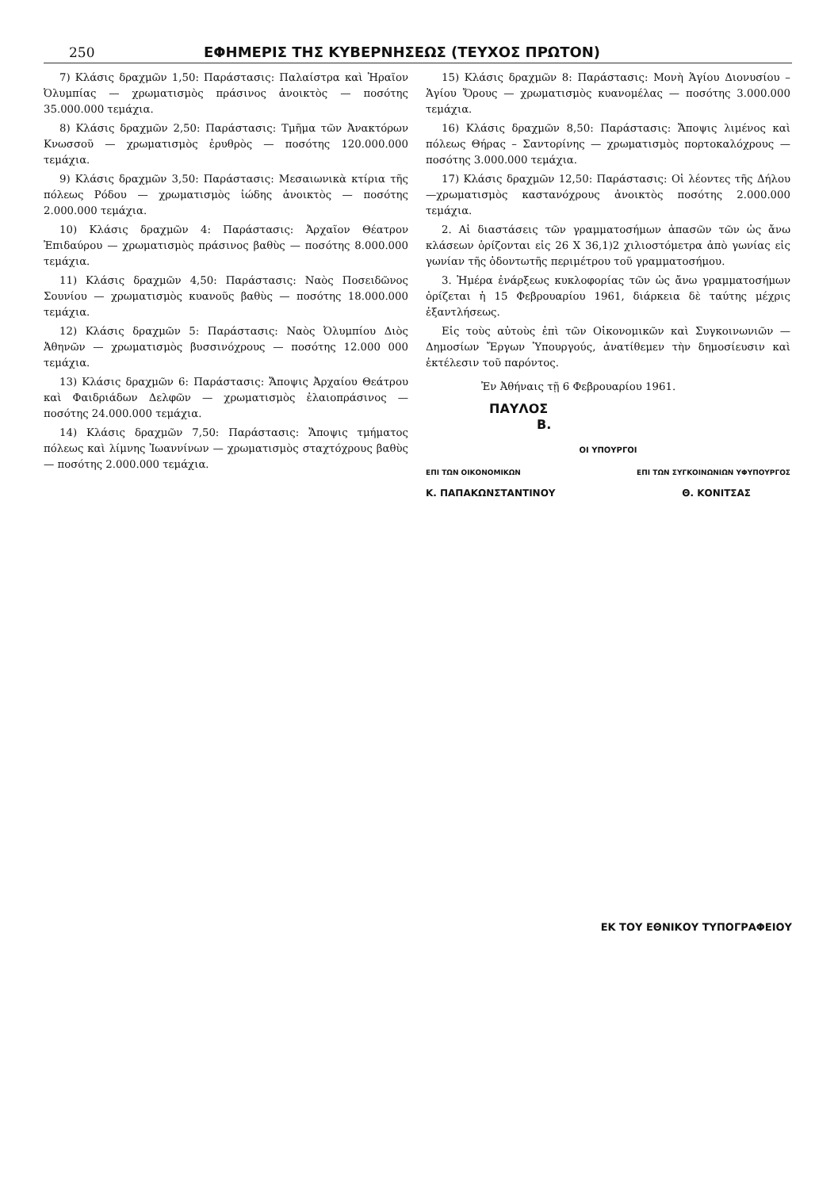250 ΕΦΗΜΕΡΙΣ ΤΗΣ ΚΥΒΕΡΝΗΣΕΩΣ (ΤΕΥΧΟΣ ΠΡΩΤΟΝ)
7) Κλάσις δραχμῶν 1,50: Παράστασις: Παλαίστρα καὶ Ἡραῖον Ὀλυμπίας — χρωματισμὸς πράσινος ἀνοικτὸς — ποσότης 35.000.000 τεμάχια.
8) Κλάσις δραχμῶν 2,50: Παράστασις: Τμῆμα τῶν Ἀνακτόρων Κνωσσοῦ — χρωματισμὸς ἐρυθρὸς — ποσότης 120.000.000 τεμάχια.
9) Κλάσις δραχμῶν 3,50: Παράστασις: Μεσαιωνικὰ κτίρια τῆς πόλεως Ρόδου — χρωματισμὸς ἰώδης ἀνοικτὸς — ποσότης 2.000.000 τεμάχια.
10) Κλάσις δραχμῶν 4: Παράστασις: Ἀρχαῖον Θέατρον Ἐπιδαύρου — χρωματισμὸς πράσινος βαθὺς — ποσότης 8.000.000 τεμάχια.
11) Κλάσις δραχμῶν 4,50: Παράστασις: Ναὸς Ποσειδῶνος Σουνίου — χρωματισμὸς κυανοῦς βαθὺς — ποσότης 18.000.000 τεμάχια.
12) Κλάσις δραχμῶν 5: Παράστασις: Ναὸς Ὀλυμπίου Διὸς Ἀθηνῶν — χρωματισμὸς βυσσινόχρους — ποσότης 12.000 000 τεμάχια.
13) Κλάσις δραχμῶν 6: Παράστασις: Ἄποψις Ἀρχαίου Θεάτρου καὶ Φαιδριάδων Δελφῶν — χρωματισμὸς ἐλαιοπράσινος — ποσότης 24.000.000 τεμάχια.
14) Κλάσις δραχμῶν 7,50: Παράστασις: Ἄποψις τμήματος πόλεως καὶ λίμνης Ἰωαννίνων — χρωματισμὸς σταχτόχρους βαθὺς — ποσότης 2.000.000 τεμάχια.
15) Κλάσις δραχμῶν 8: Παράστασις: Μονὴ Ἁγίου Διονυσίου – Ἁγίου Ὄρους — χρωματισμὸς κυανομέλας — ποσότης 3.000.000 τεμάχια.
16) Κλάσις δραχμῶν 8,50: Παράστασις: Ἄποψις λιμένος καὶ πόλεως Θήρας – Σαντορίνης — χρωματισμὸς πορτοκαλόχρους — ποσότης 3.000.000 τεμάχια.
17) Κλάσις δραχμῶν 12,50: Παράστασις: Οἱ λέοντες τῆς Δήλου —χρωματισμὸς καστανόχρους ἀνοικτὸς ποσότης 2.000.000 τεμάχια.
2. Αἱ διαστάσεις τῶν γραμματοσήμων ἁπασῶν τῶν ὡς ἄνω κλάσεων ὁρίζονται εἰς 26 X 36,1)2 χιλιοστόμετρα ἀπὸ γωνίας εἰς γωνίαν τῆς ὀδοντωτῆς περιμέτρου τοῦ γραμματοσήμου.
3. Ἡμέρα ἐνάρξεως κυκλοφορίας τῶν ὡς ἄνω γραμματοσήμων ὁρίζεται ἡ 15 Φεβρουαρίου 1961, διάρκεια δὲ ταύτης μέχρις ἐξαντλήσεως.
Εἰς τοὺς αὐτοὺς ἐπὶ τῶν Οἰκονομικῶν καὶ Συγκοινωνιῶν — Δημοσίων Ἔργων Ὑπουργούς, ἀνατίθεμεν τὴν δημοσίευσιν καὶ ἐκτέλεσιν τοῦ παρόντος.
Ἐν Ἀθήναις τῇ 6 Φεβρουαρίου 1961.
ΠΑΥΛΟΣ
Β.
ΟΙ ΥΠΟΥΡΓΟΙ
ΕΠΙ ΤΩΝ ΟΙΚΟΝΟΜΙΚΩΝ ΕΠΙ ΤΩΝ ΣΥΓΚΟΙΝΩΝΙΩΝ ΥΦΥΠΟΥΡΓΟΣ
Κ. ΠΑΠΑΚΩΝΣΤΑΝΤΙΝΟΥ Θ. ΚΟΝΙΤΣΑΣ
ΕΚ ΤΟΥ ΕΘΝΙΚΟΥ ΤΥΠΟΓΡΑΦΕΙΟΥ